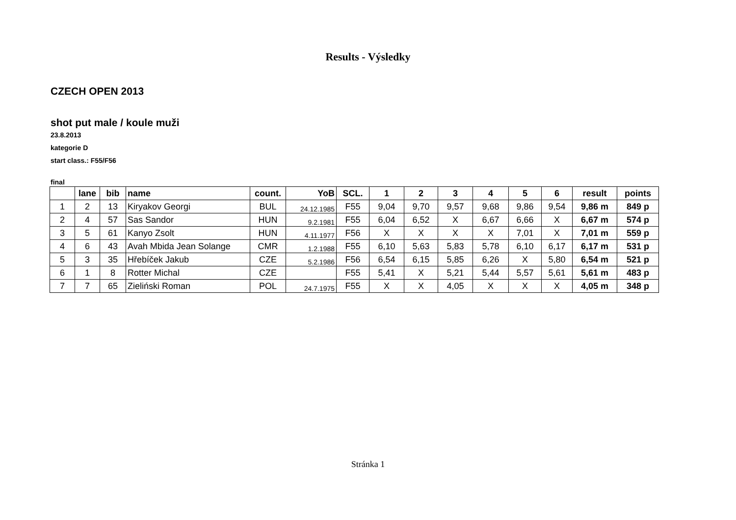Results - Výsledky
CZECH OPEN 2013
shot put male / koule muži
23.8.2013
kategorie D
start class.: F55/F56
final
| | lane | bib | name | count. | YoB | SCL. | 1 | 2 | 3 | 4 | 5 | 6 | result | points |
| --- | --- | --- | --- | --- | --- | --- | --- | --- | --- | --- | --- | --- | --- | --- |
| 1 | 2 | 13 | Kiryakov Georgi | BUL | 24.12.1985 | F55 | 9,04 | 9,70 | 9,57 | 9,68 | 9,86 | 9,54 | 9,86 m | 849 p |
| 2 | 4 | 57 | Sas Sandor | HUN | 9.2.1981 | F55 | 6,04 | 6,52 | X | 6,67 | 6,66 | X | 6,67 m | 574 p |
| 3 | 5 | 61 | Kanyo Zsolt | HUN | 4.11.1977 | F56 | X | X | X | X | 7,01 | X | 7,01 m | 559 p |
| 4 | 6 | 43 | Avah Mbida Jean Solange | CMR | 1.2.1988 | F55 | 6,10 | 5,63 | 5,83 | 5,78 | 6,10 | 6,17 | 6,17 m | 531 p |
| 5 | 3 | 35 | Hřebíček Jakub | CZE | 5.2.1986 | F56 | 6,54 | 6,15 | 5,85 | 6,26 | X | 5,80 | 6,54 m | 521 p |
| 6 | 1 | 8 | Rotter Michal | CZE | | F55 | 5,41 | X | 5,21 | 5,44 | 5,57 | 5,61 | 5,61 m | 483 p |
| 7 | 7 | 65 | Zieliński Roman | POL | 24.7.1975 | F55 | X | X | 4,05 | X | X | X | 4,05 m | 348 p |
Stránka 1